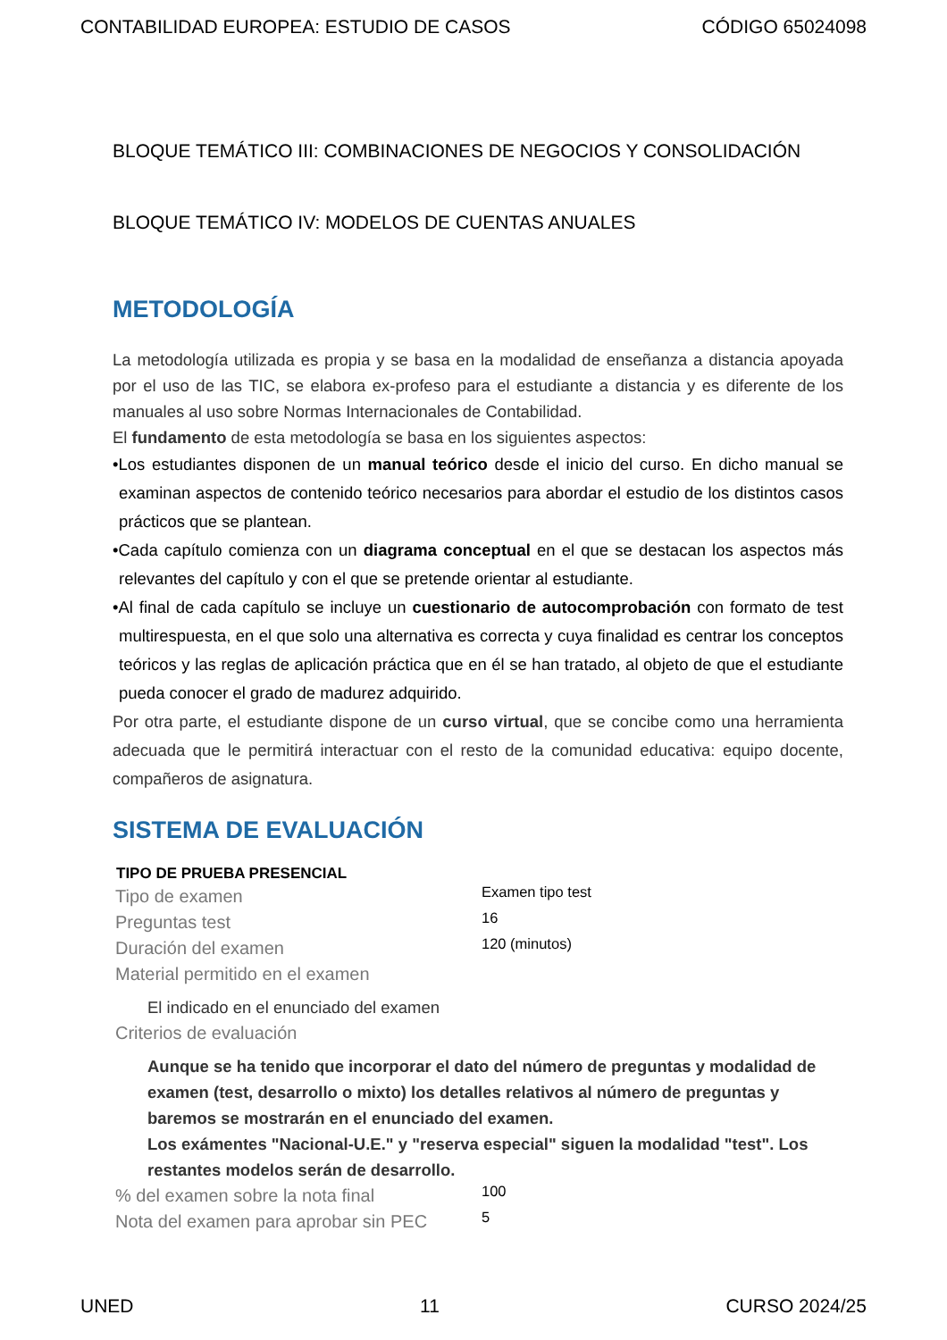CONTABILIDAD EUROPEA: ESTUDIO DE CASOS CÓDIGO 65024098
BLOQUE TEMÁTICO III: COMBINACIONES DE NEGOCIOS Y CONSOLIDACIÓN
BLOQUE TEMÁTICO IV: MODELOS DE CUENTAS ANUALES
METODOLOGÍA
La metodología utilizada es propia y se basa en la modalidad de enseñanza a distancia apoyada por el uso de las TIC, se elabora ex-profeso para el estudiante a distancia y es diferente de los manuales al uso sobre Normas Internacionales de Contabilidad.
El fundamento de esta metodología se basa en los siguientes aspectos:
•Los estudiantes disponen de un manual teórico desde el inicio del curso. En dicho manual se examinan aspectos de contenido teórico necesarios para abordar el estudio de los distintos casos prácticos que se plantean.
•Cada capítulo comienza con un diagrama conceptual en el que se destacan los aspectos más relevantes del capítulo y con el que se pretende orientar al estudiante.
•Al final de cada capítulo se incluye un cuestionario de autocomprobación con formato de test multirespuesta, en el que solo una alternativa es correcta y cuya finalidad es centrar los conceptos teóricos y las reglas de aplicación práctica que en él se han tratado, al objeto de que el estudiante pueda conocer el grado de madurez adquirido.
Por otra parte, el estudiante dispone de un curso virtual, que se concibe como una herramienta adecuada que le permitirá interactuar con el resto de la comunidad educativa: equipo docente, compañeros de asignatura.
SISTEMA DE EVALUACIÓN
| TIPO DE PRUEBA PRESENCIAL | |
| --- | --- |
| Tipo de examen | Examen tipo test |
| Preguntas test | 16 |
| Duración del examen | 120 (minutos) |
| Material permitido en el examen | |
| El indicado en el enunciado del examen | |
| Criterios de evaluación | |
| Aunque se ha tenido que incorporar el dato del número de preguntas y modalidad de examen (test, desarrollo o mixto) los detalles relativos al número de preguntas y baremos se mostrarán en el enunciado del examen. Los exámentes "Nacional-U.E." y "reserva especial" siguen la modalidad "test". Los restantes modelos serán de desarrollo. | |
| % del examen sobre la nota final | 100 |
| Nota del examen para aprobar sin PEC | 5 |
UNED 11 CURSO 2024/25